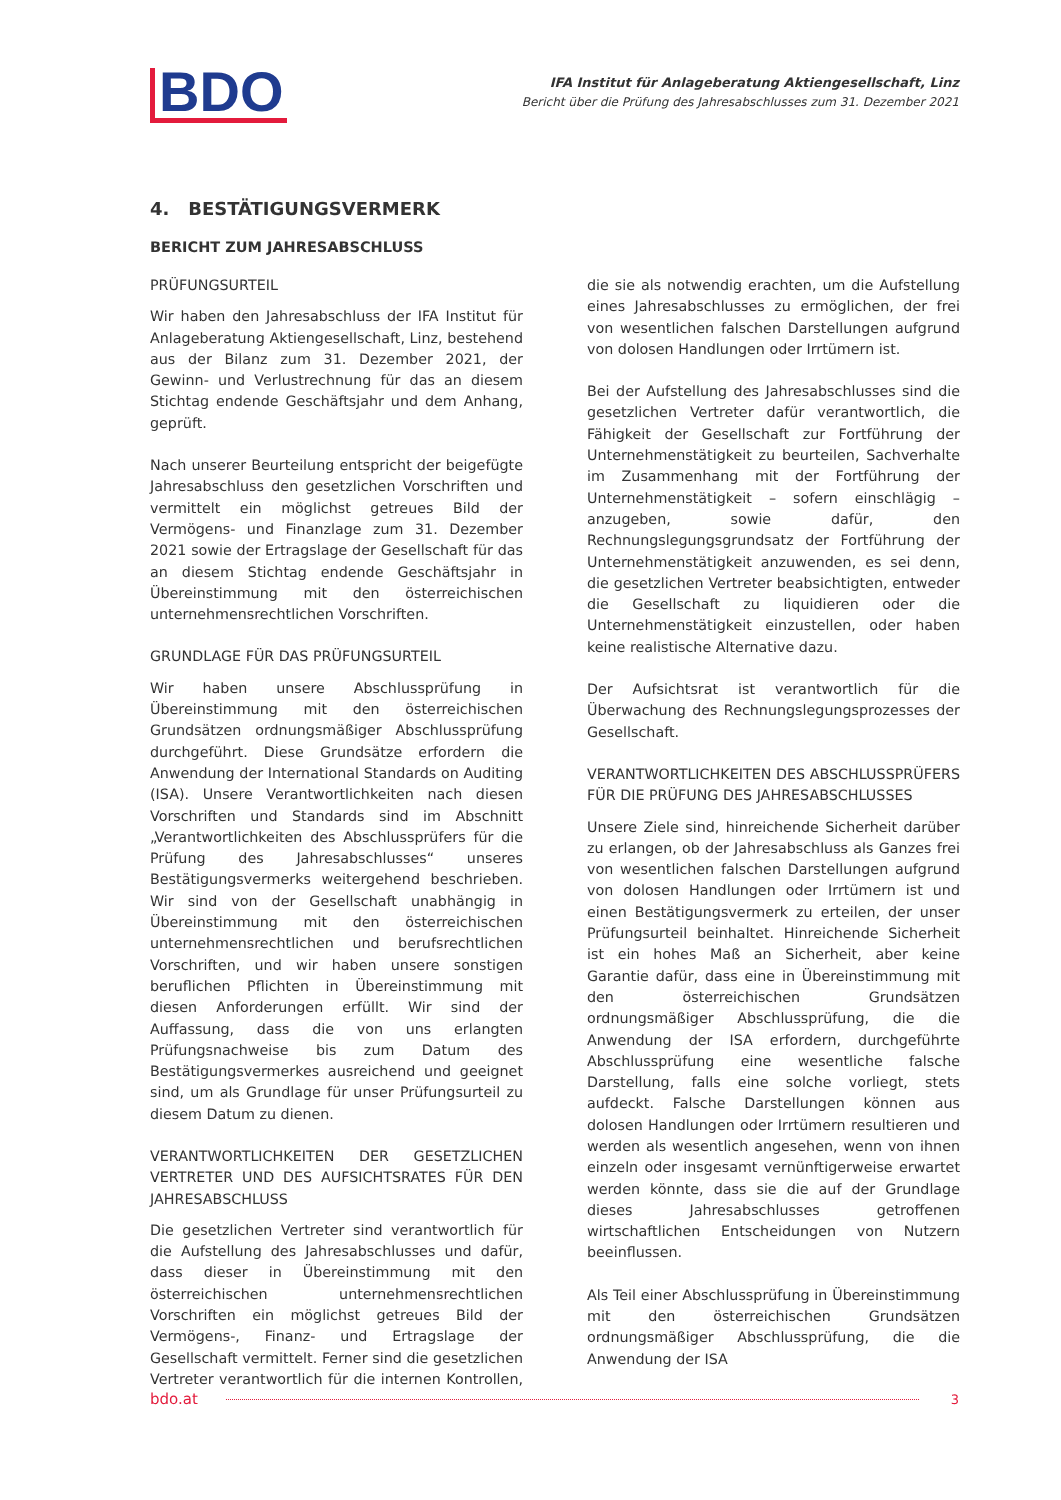BDO
IFA Institut für Anlageberatung Aktiengesellschaft, Linz
Bericht über die Prüfung des Jahresabschlusses zum 31. Dezember 2021
4. BESTÄTIGUNGSVERMERK
BERICHT ZUM JAHRESABSCHLUSS
PRÜFUNGSURTEIL
Wir haben den Jahresabschluss der IFA Institut für Anlageberatung Aktiengesellschaft, Linz, bestehend aus der Bilanz zum 31. Dezember 2021, der Gewinn- und Verlustrechnung für das an diesem Stichtag endende Geschäftsjahr und dem Anhang, geprüft.
Nach unserer Beurteilung entspricht der beigefügte Jahresabschluss den gesetzlichen Vorschriften und vermittelt ein möglichst getreues Bild der Vermögens- und Finanzlage zum 31. Dezember 2021 sowie der Ertragslage der Gesellschaft für das an diesem Stichtag endende Geschäftsjahr in Übereinstimmung mit den österreichischen unternehmensrechtlichen Vorschriften.
GRUNDLAGE FÜR DAS PRÜFUNGSURTEIL
Wir haben unsere Abschlussprüfung in Übereinstimmung mit den österreichischen Grundsätzen ordnungsmäßiger Abschlussprüfung durchgeführt. Diese Grundsätze erfordern die Anwendung der International Standards on Auditing (ISA). Unsere Verantwortlichkeiten nach diesen Vorschriften und Standards sind im Abschnitt „Verantwortlichkeiten des Abschlussprüfers für die Prüfung des Jahresabschlusses“ unseres Bestätigungsvermerks weitergehend beschrieben. Wir sind von der Gesellschaft unabhängig in Übereinstimmung mit den österreichischen unternehmensrechtlichen und berufsrechtlichen Vorschriften, und wir haben unsere sonstigen beruflichen Pflichten in Übereinstimmung mit diesen Anforderungen erfüllt. Wir sind der Auffassung, dass die von uns erlangten Prüfungsnachweise bis zum Datum des Bestätigungsvermerkes ausreichend und geeignet sind, um als Grundlage für unser Prüfungsurteil zu diesem Datum zu dienen.
VERANTWORTLICHKEITEN DER GESETZLICHEN VERTRETER UND DES AUFSICHTSRATES FÜR DEN JAHRESABSCHLUSS
Die gesetzlichen Vertreter sind verantwortlich für die Aufstellung des Jahresabschlusses und dafür, dass dieser in Übereinstimmung mit den österreichischen unternehmensrechtlichen Vorschriften ein möglichst getreues Bild der Vermögens-, Finanz- und Ertragslage der Gesellschaft vermittelt. Ferner sind die gesetzlichen Vertreter verantwortlich für die internen Kontrollen, die sie als notwendig erachten, um die Aufstellung eines Jahresabschlusses zu ermöglichen, der frei von wesentlichen falschen Darstellungen aufgrund von dolosen Handlungen oder Irrtümern ist.
Bei der Aufstellung des Jahresabschlusses sind die gesetzlichen Vertreter dafür verantwortlich, die Fähigkeit der Gesellschaft zur Fortführung der Unternehmenstätigkeit zu beurteilen, Sachverhalte im Zusammenhang mit der Fortführung der Unternehmenstätigkeit – sofern einschlägig – anzugeben, sowie dafür, den Rechnungslegungsgrundsatz der Fortführung der Unternehmenstätigkeit anzuwenden, es sei denn, die gesetzlichen Vertreter beabsichtigten, entweder die Gesellschaft zu liquidieren oder die Unternehmenstätigkeit einzustellen, oder haben keine realistische Alternative dazu.
Der Aufsichtsrat ist verantwortlich für die Überwachung des Rechnungslegungsprozesses der Gesellschaft.
VERANTWORTLICHKEITEN DES ABSCHLUSSPRÜFERS FÜR DIE PRÜFUNG DES JAHRESABSCHLUSSES
Unsere Ziele sind, hinreichende Sicherheit darüber zu erlangen, ob der Jahresabschluss als Ganzes frei von wesentlichen falschen Darstellungen aufgrund von dolosen Handlungen oder Irrtümern ist und einen Bestätigungsvermerk zu erteilen, der unser Prüfungsurteil beinhaltet. Hinreichende Sicherheit ist ein hohes Maß an Sicherheit, aber keine Garantie dafür, dass eine in Übereinstimmung mit den österreichischen Grundsätzen ordnungsmäßiger Abschlussprüfung, die die Anwendung der ISA erfordern, durchgeführte Abschlussprüfung eine wesentliche falsche Darstellung, falls eine solche vorliegt, stets aufdeckt. Falsche Darstellungen können aus dolosen Handlungen oder Irrtümern resultieren und werden als wesentlich angesehen, wenn von ihnen einzeln oder insgesamt vernünftigerweise erwartet werden könnte, dass sie die auf der Grundlage dieses Jahresabschlusses getroffenen wirtschaftlichen Entscheidungen von Nutzern beeinflussen.
Als Teil einer Abschlussprüfung in Übereinstimmung mit den österreichischen Grundsätzen ordnungsmäßiger Abschlussprüfung, die die Anwendung der ISA
bdo.at 3